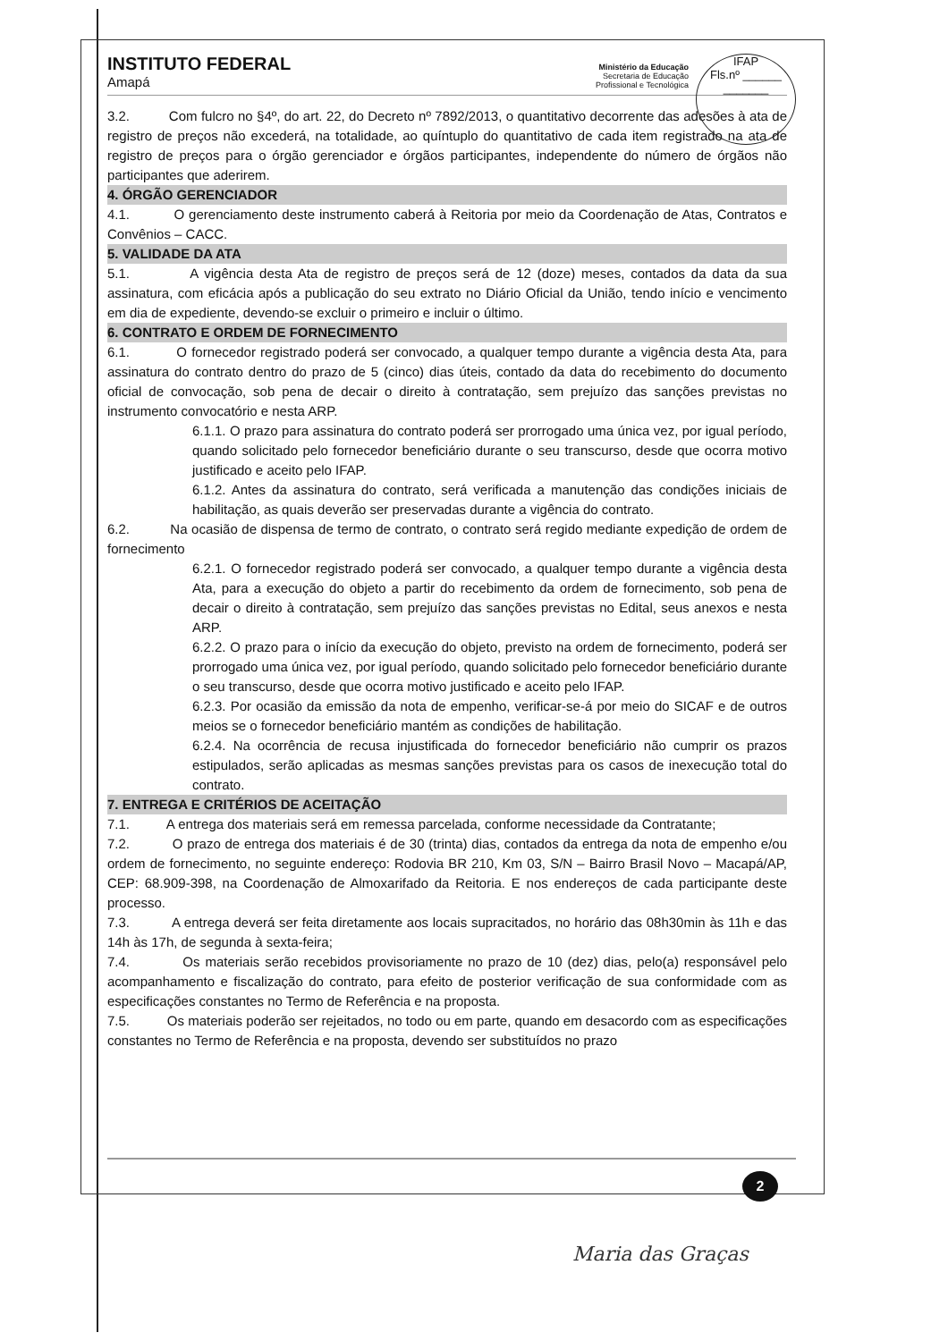INSTITUTO FEDERAL
Amapá
Ministério da Educação
Secretaria de Educação
Profissional e Tecnológica
IFAP
Fls.nº ______
_______
3.2. Com fulcro no §4º, do art. 22, do Decreto nº 7892/2013, o quantitativo decorrente das adesões à ata de registro de preços não excederá, na totalidade, ao quíntuplo do quantitativo de cada item registrado na ata de registro de preços para o órgão gerenciador e órgãos participantes, independente do número de órgãos não participantes que aderirem.
4. ÓRGÃO GERENCIADOR
4.1. O gerenciamento deste instrumento caberá à Reitoria por meio da Coordenação de Atas, Contratos e Convênios – CACC.
5. VALIDADE DA ATA
5.1. A vigência desta Ata de registro de preços será de 12 (doze) meses, contados da data da sua assinatura, com eficácia após a publicação do seu extrato no Diário Oficial da União, tendo início e vencimento em dia de expediente, devendo-se excluir o primeiro e incluir o último.
6. CONTRATO E ORDEM DE FORNECIMENTO
6.1. O fornecedor registrado poderá ser convocado, a qualquer tempo durante a vigência desta Ata, para assinatura do contrato dentro do prazo de 5 (cinco) dias úteis, contado da data do recebimento do documento oficial de convocação, sob pena de decair o direito à contratação, sem prejuízo das sanções previstas no instrumento convocatório e nesta ARP.
6.1.1. O prazo para assinatura do contrato poderá ser prorrogado uma única vez, por igual período, quando solicitado pelo fornecedor beneficiário durante o seu transcurso, desde que ocorra motivo justificado e aceito pelo IFAP.
6.1.2. Antes da assinatura do contrato, será verificada a manutenção das condições iniciais de habilitação, as quais deverão ser preservadas durante a vigência do contrato.
6.2. Na ocasião de dispensa de termo de contrato, o contrato será regido mediante expedição de ordem de fornecimento
6.2.1. O fornecedor registrado poderá ser convocado, a qualquer tempo durante a vigência desta Ata, para a execução do objeto a partir do recebimento da ordem de fornecimento, sob pena de decair o direito à contratação, sem prejuízo das sanções previstas no Edital, seus anexos e nesta ARP.
6.2.2. O prazo para o início da execução do objeto, previsto na ordem de fornecimento, poderá ser prorrogado uma única vez, por igual período, quando solicitado pelo fornecedor beneficiário durante o seu transcurso, desde que ocorra motivo justificado e aceito pelo IFAP.
6.2.3. Por ocasião da emissão da nota de empenho, verificar-se-á por meio do SICAF e de outros meios se o fornecedor beneficiário mantém as condições de habilitação.
6.2.4. Na ocorrência de recusa injustificada do fornecedor beneficiário não cumprir os prazos estipulados, serão aplicadas as mesmas sanções previstas para os casos de inexecução total do contrato.
7. ENTREGA E CRITÉRIOS DE ACEITAÇÃO
7.1. A entrega dos materiais será em remessa parcelada, conforme necessidade da Contratante;
7.2. O prazo de entrega dos materiais é de 30 (trinta) dias, contados da entrega da nota de empenho e/ou ordem de fornecimento, no seguinte endereço: Rodovia BR 210, Km 03, S/N – Bairro Brasil Novo – Macapá/AP, CEP: 68.909-398, na Coordenação de Almoxarifado da Reitoria. E nos endereços de cada participante deste processo.
7.3. A entrega deverá ser feita diretamente aos locais supracitados, no horário das 08h30min às 11h e das 14h às 17h, de segunda à sexta-feira;
7.4. Os materiais serão recebidos provisoriamente no prazo de 10 (dez) dias, pelo(a) responsável pelo acompanhamento e fiscalização do contrato, para efeito de posterior verificação de sua conformidade com as especificações constantes no Termo de Referência e na proposta.
7.5. Os materiais poderão ser rejeitados, no todo ou em parte, quando em desacordo com as especificações constantes no Termo de Referência e na proposta, devendo ser substituídos no prazo
2
Maria das Graças